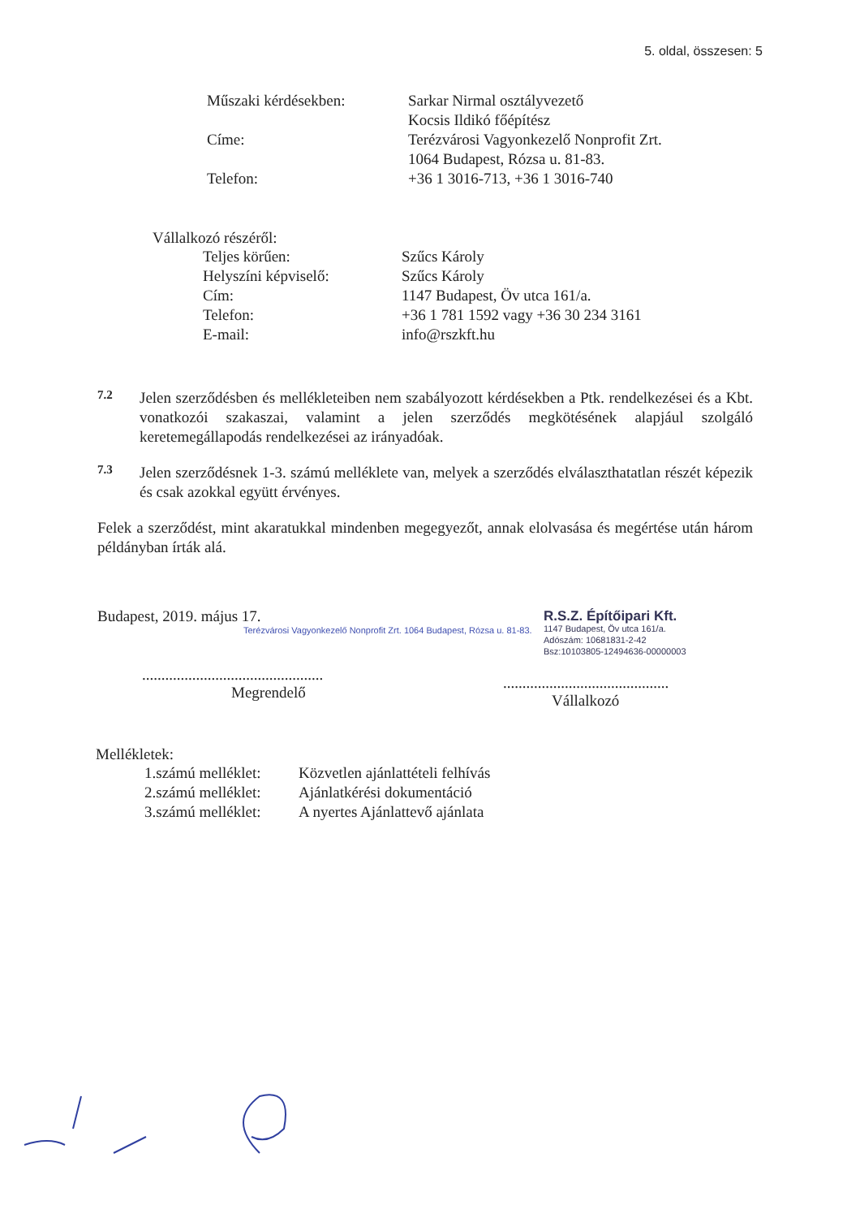5. oldal, összesen: 5
| Műszaki kérdésekben: | Sarkar Nirmal osztályvezető |
| | Kocsis Ildikó főépítész |
| Címe: | Terézvárosi Vagyonkezelő Nonprofit Zrt. |
| | 1064 Budapest, Rózsa u. 81-83. |
| Telefon: | +36 1 3016-713, +36 1 3016-740 |
Vállalkozó részéről:
| Teljes körűen: | Szűcs Károly |
| Helyszíni képviselő: | Szűcs Károly |
| Cím: | 1147 Budapest, Öv utca 161/a. |
| Telefon: | +36 1 781 1592 vagy +36 30 234 3161 |
| E-mail: | info@rszkft.hu |
7.2
Jelen szerződésben és mellékleteiben nem szabályozott kérdésekben a Ptk. rendelkezései és a Kbt. vonatkozói szakaszai, valamint a jelen szerződés megkötésének alapjául szolgáló keretemegállapodás rendelkezései az irányadóak.
7.3
Jelen szerződésnek 1-3. számú melléklete van, melyek a szerződés elválaszthatatlan részét képezik és csak azokkal együtt érvényes.
Felek a szerződést, mint akaratukkal mindenben megegyezőt, annak elolvasása és megértése után három példányban írták alá.
Budapest, 2019. május 17.
Terézvárosi Vagyonkezelő Nonprofit Zrt. 1064 Budapest, Rózsa u. 81-83.
...............................................
Megrendelő
R.S.Z. Építőipari Kft.
1147 Budapest, Öv utca 161/a.
Adószám: 10681831-2-42
Bsz:10103805-12494636-00000003
...........................................
Vállalkozó
Mellékletek:
| 1.számú melléklet: | Közvetlen ajánlattételi felhívás |
| 2.számú melléklet: | Ajánlatkérési dokumentáció |
| 3.számú melléklet: | A nyertes Ajánlattevő ajánlata |